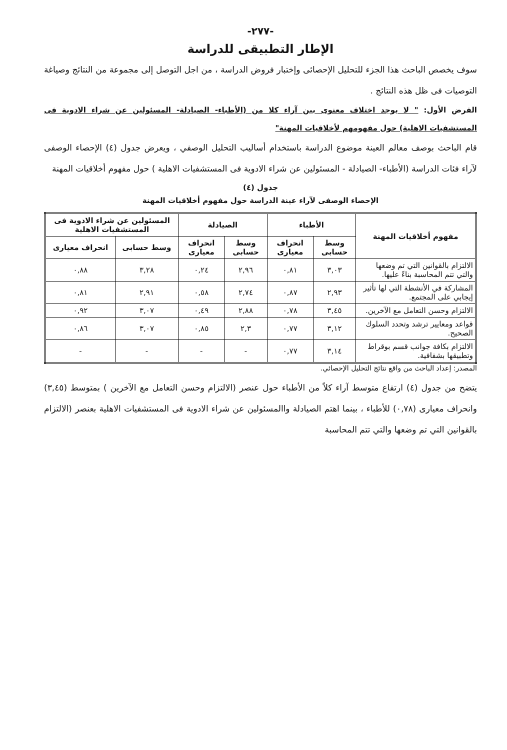-٢٧٧-
الإطار التطبيقى للدراسة
سوف يخصص الباحث هذا الجزء للتحليل الإحصائى وإختبار فروض الدراسة ، من اجل التوصل إلى مجموعة من النتائج وصياغة التوصيات فى ظل هذه النتائج .
الفرض الأول: " لا يوجد اختلاف معنوى بين آراء كلا من (الأطباء- الصيادلة- المسئولين عن شراء الادوية فى المستشفيات الاهلية) حول مفهومهم لأخلاقيات المهنة"
قام الباحث بوصف معالم العينة موضوع الدراسة باستخدام أساليب التحليل الوصفي ، ويعرض جدول (٤) الإحصاء الوصفى لآراء فئات الدراسة (الأطباء- الصيادلة - المسئولين عن شراء الادوية فى المستشفيات الاهلية ) حول مفهوم أخلاقيات المهنة
جدول (٤)
الإحصاء الوصفى لآراء عينة الدراسة حول مفهوم أخلاقيات المهنة
| مفهوم أخلاقيات المهنة | الأطباء | | الصيادلة | | المسئولين عن شراء الادوية فى المستشفيات الاهلية | |
| --- | --- | --- | --- | --- | --- | --- |
| | وسط حسابى | انحراف معيارى | وسط حسابى | انحراف معيارى | وسط حسابى | انحراف معيارى |
| الالتزام بالقوانين التي تم وضعها والتي تتم المحاسبة بناءً عليها. | ٣,٠٣ | ٠,٨١ | ٢,٩٦ | ٠,٢٤ | ٣,٢٨ | ٠,٨٨ |
| المشاركة في الأنشطة التي لها تأثير إيجابي على المجتمع. | ٢,٩٣ | ٠,٨٧ | ٢,٧٤ | ٠,٥٨ | ٢,٩١ | ٠,٨١ |
| الالتزام وحسن التعامل مع الآخرين. | ٣,٤٥ | ٠,٧٨ | ٢,٨٨ | ٠,٤٩ | ٣,٠٧ | ٠,٩٢ |
| قواعد ومعايير ترشد وتحدد السلوك الصحيح. | ٣,١٢ | ٠,٧٧ | ٢,٣ | ٠,٨٥ | ٣,٠٧ | ٠,٨٦ |
| الالتزام بكافة جوانب قسم بوقراط وتطبيقها بشفافية. | ٣,١٤ | ٠,٧٧ | - | - | - | - |
المصدر: إعداد الباحث من واقع نتائج التحليل الإحصائي.
يتضح من جدول (٤) ارتفاع متوسط آراء كلاً من الأطباء حول عنصر (الالتزام وحسن التعامل مع الآخرين ) بمتوسط (٣,٤٥) وانحراف معيارى (٠,٧٨) للأطباء ، بينما اهتم الصيادلة واالمسئولين عن شراء الادوية فى المستشفيات الاهلية بعنصر (الالتزام بالقوانين التي تم وضعها والتي تتم المحاسبة